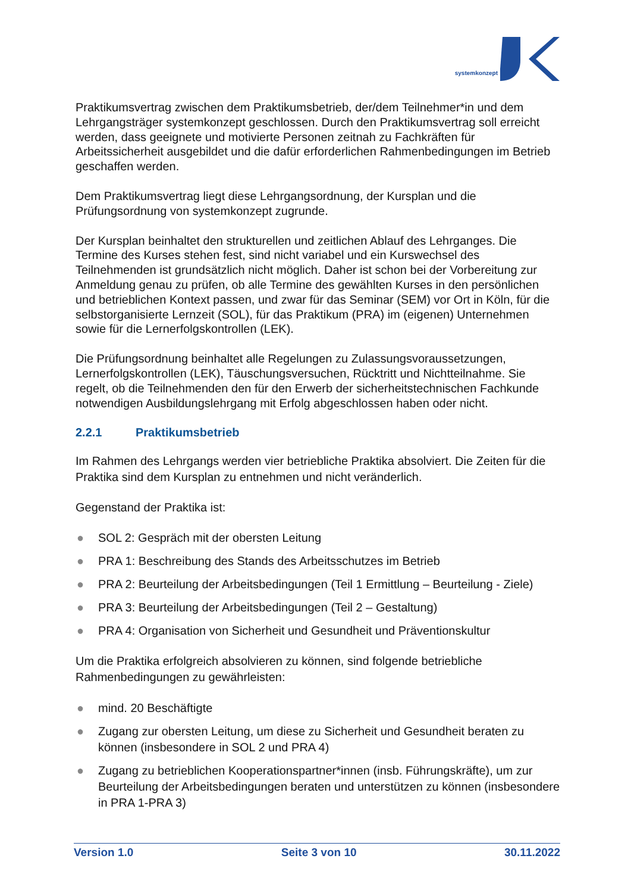systemkonzept
Praktikumsvertrag zwischen dem Praktikumsbetrieb, der/dem Teilnehmer*in und dem Lehrgangsträger systemkonzept geschlossen. Durch den Praktikumsvertrag soll erreicht werden, dass geeignete und motivierte Personen zeitnah zu Fachkräften für Arbeitssicherheit ausgebildet und die dafür erforderlichen Rahmenbedingungen im Betrieb geschaffen werden.
Dem Praktikumsvertrag liegt diese Lehrgangsordnung, der Kursplan und die Prüfungsordnung von systemkonzept zugrunde.
Der Kursplan beinhaltet den strukturellen und zeitlichen Ablauf des Lehrganges. Die Termine des Kurses stehen fest, sind nicht variabel und ein Kurswechsel des Teilnehmenden ist grundsätzlich nicht möglich. Daher ist schon bei der Vorbereitung zur Anmeldung genau zu prüfen, ob alle Termine des gewählten Kurses in den persönlichen und betrieblichen Kontext passen, und zwar für das Seminar (SEM) vor Ort in Köln, für die selbstorganisierte Lernzeit (SOL), für das Praktikum (PRA) im (eigenen) Unternehmen sowie für die Lernerfolgskontrollen (LEK).
Die Prüfungsordnung beinhaltet alle Regelungen zu Zulassungsvoraussetzungen, Lernerfolgskontrollen (LEK), Täuschungsversuchen, Rücktritt und Nichtteilnahme. Sie regelt, ob die Teilnehmenden den für den Erwerb der sicherheitstechnischen Fachkunde notwendigen Ausbildungslehrgang mit Erfolg abgeschlossen haben oder nicht.
2.2.1 Praktikumsbetrieb
Im Rahmen des Lehrgangs werden vier betriebliche Praktika absolviert. Die Zeiten für die Praktika sind dem Kursplan zu entnehmen und nicht veränderlich.
Gegenstand der Praktika ist:
● SOL 2: Gespräch mit der obersten Leitung
● PRA 1: Beschreibung des Stands des Arbeitsschutzes im Betrieb
● PRA 2: Beurteilung der Arbeitsbedingungen (Teil 1 Ermittlung – Beurteilung - Ziele)
● PRA 3: Beurteilung der Arbeitsbedingungen (Teil 2 – Gestaltung)
● PRA 4: Organisation von Sicherheit und Gesundheit und Präventionskultur
Um die Praktika erfolgreich absolvieren zu können, sind folgende betriebliche Rahmenbedingungen zu gewährleisten:
● mind. 20 Beschäftigte
● Zugang zur obersten Leitung, um diese zu Sicherheit und Gesundheit beraten zu können (insbesondere in SOL 2 und PRA 4)
● Zugang zu betrieblichen Kooperationspartner*innen (insb. Führungskräfte), um zur Beurteilung der Arbeitsbedingungen beraten und unterstützen zu können (insbesondere in PRA 1-PRA 3)
Version 1.0 Seite 3 von 10 30.11.2022